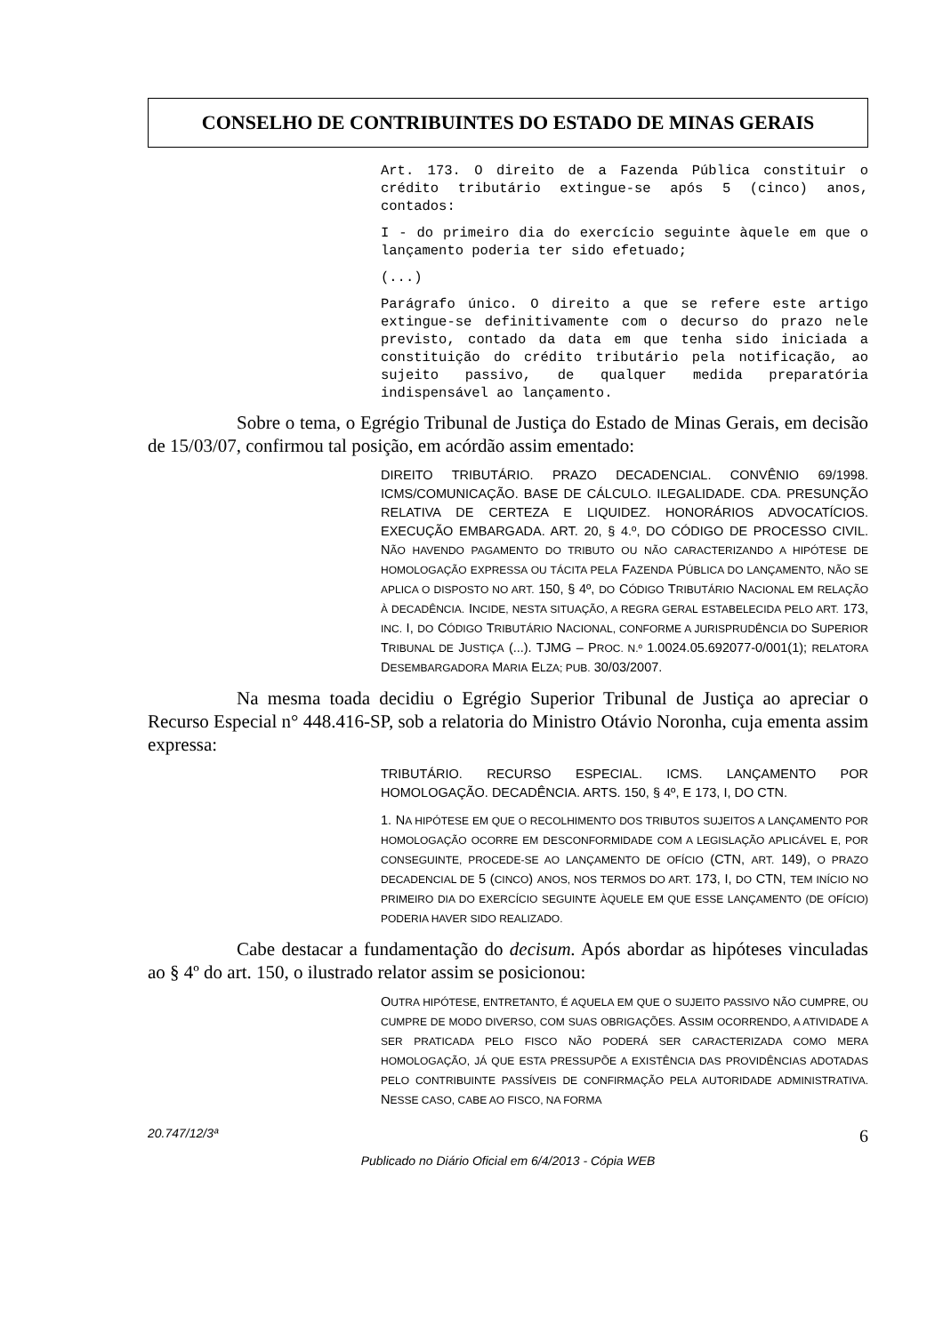CONSELHO DE CONTRIBUINTES DO ESTADO DE MINAS GERAIS
Art. 173. O direito de a Fazenda Pública constituir o crédito tributário extingue-se após 5 (cinco) anos, contados:
I - do primeiro dia do exercício seguinte àquele em que o lançamento poderia ter sido efetuado;
(...)
Parágrafo único. O direito a que se refere este artigo extingue-se definitivamente com o decurso do prazo nele previsto, contado da data em que tenha sido iniciada a constituição do crédito tributário pela notificação, ao sujeito passivo, de qualquer medida preparatória indispensável ao lançamento.
Sobre o tema, o Egrégio Tribunal de Justiça do Estado de Minas Gerais, em decisão de 15/03/07, confirmou tal posição, em acórdão assim ementado:
DIREITO TRIBUTÁRIO. PRAZO DECADENCIAL. CONVÊNIO 69/1998. ICMS/COMUNICAÇÃO. BASE DE CÁLCULO. ILEGALIDADE. CDA. PRESUNÇÃO RELATIVA DE CERTEZA E LIQUIDEZ. HONORÁRIOS ADVOCATÍCIOS. EXECUÇÃO EMBARGADA. ART. 20, § 4.º, DO CÓDIGO DE PROCESSO CIVIL. NÃO HAVENDO PAGAMENTO DO TRIBUTO OU NÃO CARACTERIZANDO A HIPÓTESE DE HOMOLOGAÇÃO EXPRESSA OU TÁCITA PELA FAZENDA PÚBLICA DO LANÇAMENTO, NÃO SE APLICA O DISPOSTO NO ART. 150, § 4º, DO CÓDIGO TRIBUTÁRIO NACIONAL EM RELAÇÃO À DECADÊNCIA. INCIDE, NESTA SITUAÇÃO, A REGRA GERAL ESTABELECIDA PELO ART. 173, INC. I, DO CÓDIGO TRIBUTÁRIO NACIONAL, CONFORME A JURISPRUDÊNCIA DO SUPERIOR TRIBUNAL DE JUSTIÇA (...). TJMG – PROC. N.º 1.0024.05.692077-0/001(1); RELATORA DESEMBARGADORA MARIA ELZA; PUB. 30/03/2007.
Na mesma toada decidiu o Egrégio Superior Tribunal de Justiça ao apreciar o Recurso Especial n° 448.416-SP, sob a relatoria do Ministro Otávio Noronha, cuja ementa assim expressa:
TRIBUTÁRIO. RECURSO ESPECIAL. ICMS. LANÇAMENTO POR HOMOLOGAÇÃO. DECADÊNCIA. ARTS. 150, § 4º, E 173, I, DO CTN.
1. NA HIPÓTESE EM QUE O RECOLHIMENTO DOS TRIBUTOS SUJEITOS A LANÇAMENTO POR HOMOLOGAÇÃO OCORRE EM DESCONFORMIDADE COM A LEGISLAÇÃO APLICÁVEL E, POR CONSEGUINTE, PROCEDE-SE AO LANÇAMENTO DE OFÍCIO (CTN, ART. 149), O PRAZO DECADENCIAL DE 5 (CINCO) ANOS, NOS TERMOS DO ART. 173, I, DO CTN, TEM INÍCIO NO PRIMEIRO DIA DO EXERCÍCIO SEGUINTE ÀQUELE EM QUE ESSE LANÇAMENTO (DE OFÍCIO) PODERIA HAVER SIDO REALIZADO.
Cabe destacar a fundamentação do decisum. Após abordar as hipóteses vinculadas ao § 4º do art. 150, o ilustrado relator assim se posicionou:
OUTRA HIPÓTESE, ENTRETANTO, É AQUELA EM QUE O SUJEITO PASSIVO NÃO CUMPRE, OU CUMPRE DE MODO DIVERSO, COM SUAS OBRIGAÇÕES. ASSIM OCORRENDO, A ATIVIDADE A SER PRATICADA PELO FISCO NÃO PODERÁ SER CARACTERIZADA COMO MERA HOMOLOGAÇÃO, JÁ QUE ESTA PRESSUPÕE A EXISTÊNCIA DAS PROVIDÊNCIAS ADOTADAS PELO CONTRIBUINTE PASSÍVEIS DE CONFIRMAÇÃO PELA AUTORIDADE ADMINISTRATIVA. NESSE CASO, CABE AO FISCO, NA FORMA
20.747/12/3ª 6
Publicado no Diário Oficial em 6/4/2013 - Cópia WEB